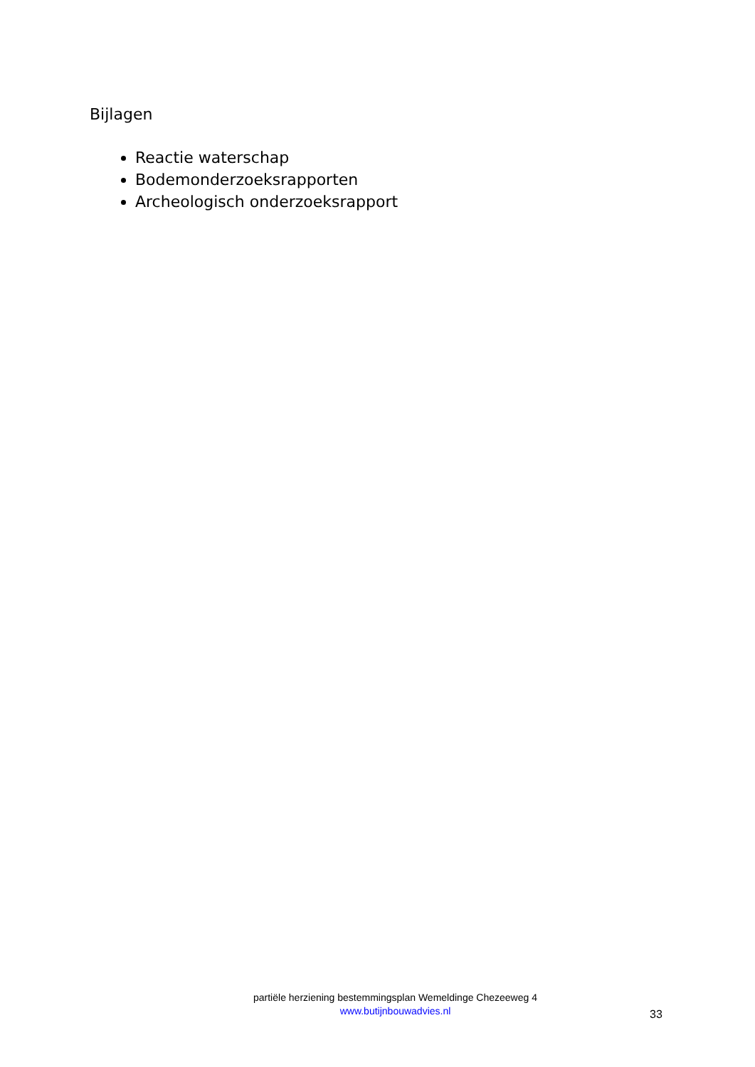Bijlagen
Reactie waterschap
Bodemonderzoeksrapporten
Archeologisch onderzoeksrapport
partiële herziening bestemmingsplan Wemeldinge Chezeeweg 4
www.butijnbouwadvies.nl
33